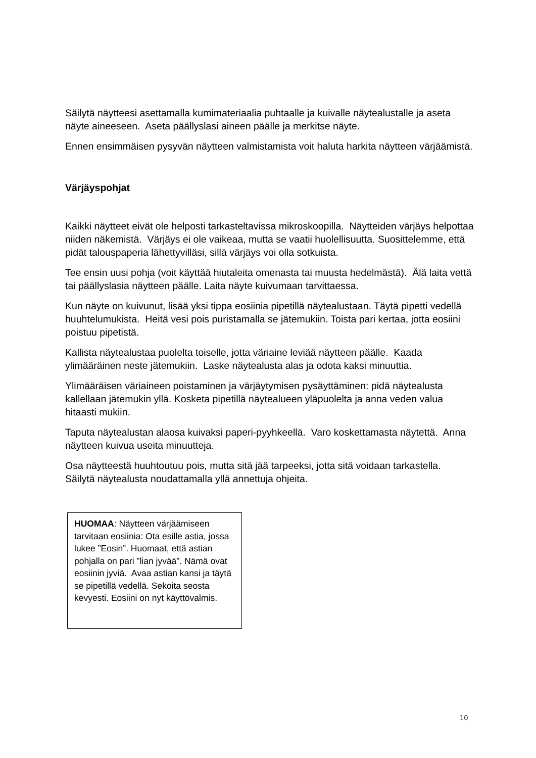Säilytä näytteesi asettamalla kumimateriaalia puhtaalle ja kuivalle näytealustalle ja aseta näyte aineeseen. Aseta päällyslasi aineen päälle ja merkitse näyte.
Ennen ensimmäisen pysyvän näytteen valmistamista voit haluta harkita näytteen värjäämistä.
Värjäyspohjat
Kaikki näytteet eivät ole helposti tarkasteltavissa mikroskoopilla. Näytteiden värjäys helpottaa niiden näkemistä. Värjäys ei ole vaikeaa, mutta se vaatii huolellisuutta. Suosittelemme, että pidät talouspaperia lähettyvilläsi, sillä värjäys voi olla sotkuista.
Tee ensin uusi pohja (voit käyttää hiutaleita omenasta tai muusta hedelmästä). Älä laita vettä tai päällyslasia näytteen päälle. Laita näyte kuivumaan tarvittaessa.
Kun näyte on kuivunut, lisää yksi tippa eosiinia pipetillä näytealustaan. Täytä pipetti vedellä huuhtelumukista. Heitä vesi pois puristamalla se jätemukiin. Toista pari kertaa, jotta eosiini poistuu pipetistä.
Kallista näytealustaa puolelta toiselle, jotta väriaine leviää näytteen päälle. Kaada ylimääräinen neste jätemukiin. Laske näytealusta alas ja odota kaksi minuuttia.
Ylimääräisen väriaineen poistaminen ja värjäytymisen pysäyttäminen: pidä näytealusta kallellaan jätemukin yllä. Kosketa pipetillä näytealueen yläpuolelta ja anna veden valua hitaasti mukiin.
Taputa näytealustan alaosa kuivaksi paperi-pyyhkeellä. Varo koskettamasta näytettä. Anna näytteen kuivua useita minuutteja.
Osa näytteestä huuhtoutuu pois, mutta sitä jää tarpeeksi, jotta sitä voidaan tarkastella. Säilytä näytealusta noudattamalla yllä annettuja ohjeita.
HUOMAA: Näytteen värjäämiseen tarvitaan eosiinia: Ota esille astia, jossa lukee ”Eosin”. Huomaat, että astian pohjalla on pari ”lian jyvää”. Nämä ovat eosiinin jyviä. Avaa astian kansi ja täytä se pipetillä vedellä. Sekoita seosta kevyesti. Eosiini on nyt käyttövalmis.
10